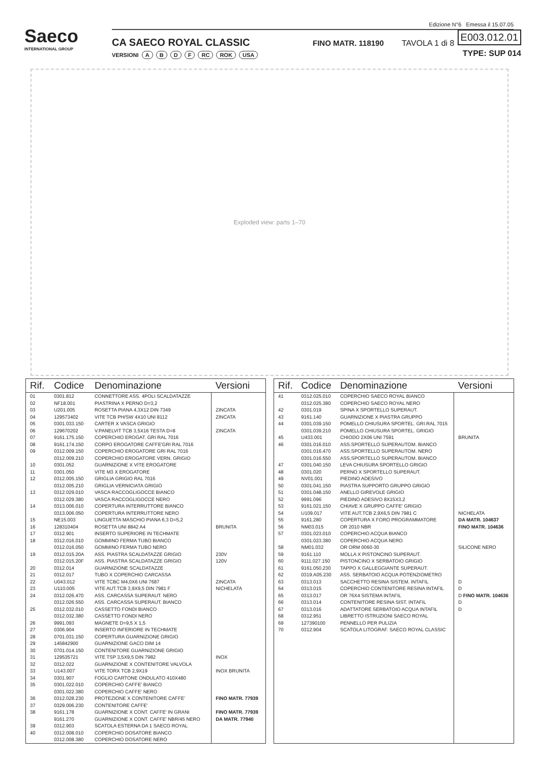Saeco
INTERNATIONAL GROUP
Edizione N°6 Emessa il 15.07.05
CA SAECO ROYAL CLASSIC
VERSIONI A B D F RC ROK USA
FINO MATR. 118190 TAVOLA 1 di 8
E003.012.01
TYPE: SUP 014
Exploded view: parts 1–70
| Rif. | Codice | Denominazione | Versioni |
| --- | --- | --- | --- |
| 01 | 0301.812 | CONNETTORE ASS. 4POLI SCALDATAZZE | |
| 02 | NF18.001 | PIASTRINA X PERNO D=3,2 | |
| 03 | U201.005 | ROSETTA PIANA 4,3X12 DIN 7349 | ZINCATA |
| 04 | 129573402 | VITE TCB PH/SW 4X10 UNI 8112 | ZINCATA |
| 05 | 0301.033.150 | CARTER X VASCA GRIGIO | |
| 06 | 129670202 | V.PANELVIT TCB 3,5X16 TESTA D=8 | ZINCATA |
| 07 | 9161.175.150 | COPERCHIO EROGAT. GRI RAL 7016 | |
| 08 | 9161.174.150 | CORPO EROGATORE CAFFE'GRI RAL 7016 | |
| 09 | 0312.009.150 | COPERCHIO EROGATORE GRI RAL 7016 | |
| | 0312.009.210 | COPERCHIO EROGATORE VERN. GRIGIO | |
| 10 | 0301.052 | GUARNIZIONE X VITE EROGATORE | |
| 11 | 0301.050 | VITE M3 X EROGATORE | |
| 12 | 0312.005.150 | GRIGLIA GRIGIO RAL 7016 | |
| | 0312.005.210 | GRIGLIA VERNICIATA GRIGIO | |
| 13 | 0312.029.010 | VASCA RACCOGLIGOCCE BIANCO | |
| | 0312.029.380 | VASCA RACCOGLIGOCCE NERO | |
| 14 | 0313.006.010 | COPERTURA INTERRUTTORE BIANCO | |
| | 0313.006.050 | COPERTURA INTERRUTTORE NERO | |
| 15 | NE15.003 | LINGUETTA MASCHIO PIANA 6,3 D=5,2 | |
| 16 | 128310404 | ROSETTA UNI 8842 A4 | BRUNITA |
| 17 | 0312.901 | INSERTO SUPERIORE IN TECHMATE | |
| 18 | 0312.016.010 | GOMMINO FERMA TUBO BIANCO | |
| | 0312.016.050 | GOMMINO FERMA TUBO NERO | |
| 19 | 0312.015.20A | ASS. PIASTRA SCALDATAZZE GRIGIO | 230V |
| | 0312.015.20F | ASS. PIASTRA SCALDATAZZE GRIGIO | 120V |
| 20 | 0312.014 | GUARNIZIONE SCALDATAZZE | |
| 21 | 0312.017 | TUBO X COPERCHIO CARCASSA | |
| 22 | U043.012 | VITE TCBC M4,0X6 UNI 7687 | ZINCATA |
| 23 | U110.005 | VITE AUT.TCB 3,9X9,5 DIN 7981 F | NICHELATA |
| 24 | 0312.026.470 | ASS. CARCASSA SUPERAUT. NERO | |
| | 0312.026.550 | ASS. CARCASSA SUPERAUT. BIANCO | |
| 25 | 0312.032.010 | CASSETTO FONDI BIANCO | |
| | 0312.032.380 | CASSETTO FONDI NERO | |
| 26 | 9991.093 | MAGNETE D=9,5 X 1,5 | |
| 27 | 0306.904 | INSERTO INFERIORE IN TECHMATE | |
| 28 | 0701.031.150 | COPERTURA GUARNIZIONE GRIGIO | |
| 29 | 145842900 | GUARNIZIONE GACO DIM 14 | |
| 30 | 0701.014.150 | CONTENITORE GUARNIZIONE GRIGIO | |
| 31 | 129535721 | VITE TSP 3,5X9,5 DIN 7982 | INOX |
| 32 | 0312.022 | GUARNIZIONE X CONTENITORE VALVOLA | |
| 33 | U143.007 | VITE TORX TCB 2,9X19 | INOX BRUNITA |
| 34 | 0301.907 | FOGLIO CARTONE ONDULATO 410X480 | |
| 35 | 0301.022.010 | COPERCHIO CAFFE' BIANCO | |
| | 0301.022.380 | COPERCHIO CAFFE' NERO | |
| 36 | 0312.028.230 | PROTEZIONE X CONTENITORE CAFFE' | FINO MATR. 77939 |
| 37 | 0329.006.230 | CONTENITORE CAFFE' | |
| 38 | 9161.178 | GUARNIZIONE X CONT. CAFFE' IN GRANI | FINO MATR. 77939 |
| | 9161.270 | GUARNIZIONE X CONT. CAFFE' NBR/45 NERO | DA MATR. 77940 |
| 39 | 0312.903 | SCATOLA ESTERNA DA 1 SAECO ROYAL | |
| 40 | 0312.008.010 | COPERCHIO DOSATORE BIANCO | |
| | 0312.008.380 | COPERCHIO DOSATORE NERO | |
| Rif. | Codice | Denominazione | Versioni |
| --- | --- | --- | --- |
| 41 | 0312.025.010 | COPERCHIO SAECO ROYAL BIANCO | |
| | 0312.025.380 | COPERCHIO SAECO ROYAL NERO | |
| 42 | 0301.019 | SPINA X SPORTELLO SUPERAUT. | |
| 43 | 9161.140 | GUARNIZIONE X PIASTRA GRUPPO | |
| 44 | 0301.039.150 | POMELLO CHIUSURA SPORTEL. GRI.RAL 7015 | |
| | 0301.039.210 | POMELLO CHIUSURA SPORTEL. GRIGIO | |
| 45 | U433.001 | CHIODO 2X06 UNI 7591 | BRUNITA |
| 46 | 0301.016.010 | ASS.SPORTELLO SUPERAUTOM. BIANCO | |
| | 0301.016.470 | ASS.SPORTELLO SUPERAUTOM. NERO | |
| | 0301.016.550 | ASS.SPORTELLO SUPERAUTOM. BIANCO | |
| 47 | 0301.040.150 | LEVA CHIUSURA SPORTELLO GRIGIO | |
| 48 | 0301.020 | PERNO X SPORTELLO SUPERAUT. | |
| 49 | NV01.001 | PIEDINO ADESIVO | |
| 50 | 0301.041.150 | PIASTRA SUPPORTO GRUPPO GRIGIO | |
| 51 | 0301.048.150 | ANELLO GIREVOLE GRIGIO | |
| 52 | 9991.096 | PIEDINO ADESIVO 8X15X3,2 | |
| 53 | 9161.021.150 | CHIAVE X GRUPPO CAFFE' GRIGIO | |
| 54 | U109.017 | VITE AUT.TCB 2,9X6,5 DIN 7981 C | NICHELATA |
| 55 | 9161.280 | COPERTURA X FORO PROGRAMMATORE | DA MATR. 104637 |
| 56 | NM03.015 | OR 2010 NBR | FINO MATR. 104636 |
| 57 | 0301.023.010 | COPERCHIO ACQUA BIANCO | |
| | 0301.023.380 | COPERCHIO ACQUA NERO | |
| 58 | NM01.032 | OR ORM 0060-30 | SILICONE NERO |
| 59 | 9161.110 | MOLLA X PISTONCINO SUPERAUT. | |
| 60 | 9111.027.150 | PISTONCINO X SERBATOIO GRIGIO | |
| 61 | 9161.050.230 | TAPPO X GALLEGGIANTE SUPERAUT. | |
| 62 | 0319.A05.230 | ASS. SERBATOIO ACQUA POTENZIOMETRO | |
| 63 | 0313.013 | SACCHETTO RESINA SISTEM. INTAFIL | D |
| 64 | 0313.015 | COPERCHIO CONTENITORE RESINA INTAFIL | D |
| 65 | 0313.017 | OR 76X4 SISTEMA INTAFIL | D FINO MATR. 104636 |
| 66 | 0313.014 | CONTENITORE RESINA SIST. INTAFIL | D |
| 67 | 0313.016 | ADATTATORE SERBATOIO ACQUA INTAFIL | D |
| 68 | 0312.951 | LIBRETTO ISTRUZIONI SAECO ROYAL | |
| 69 | 127390100 | PENNELLO PER PULIZIA | |
| 70 | 0312.904 | SCATOLA LITOGRAF. SAECO ROYAL CLASSIC | |